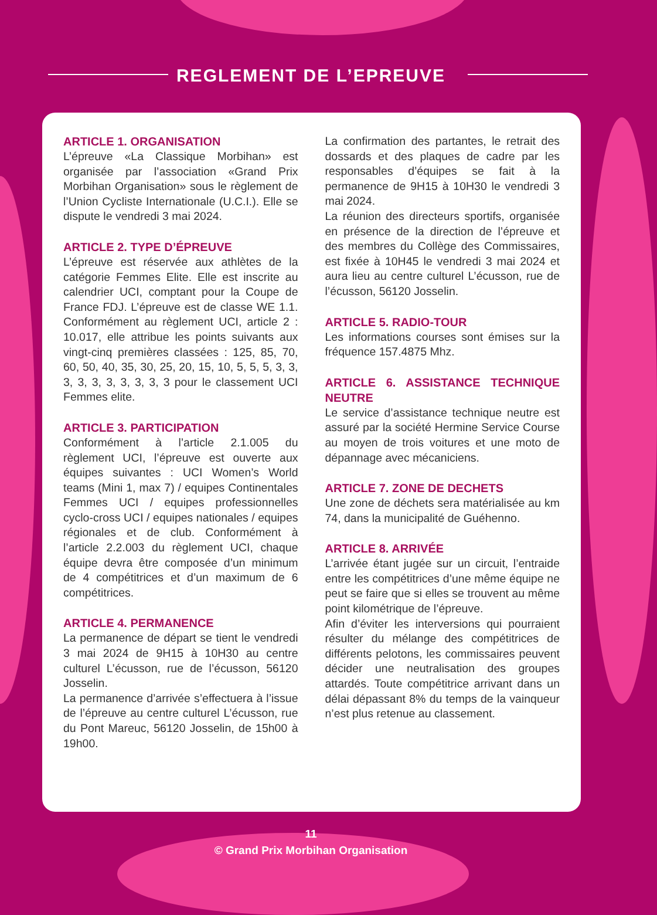REGLEMENT DE L’EPREUVE
ARTICLE 1. ORGANISATION
L’épreuve «La Classique Morbihan» est organisée par l’association «Grand Prix Morbihan Organisation» sous le règlement de l’Union Cycliste Internationale (U.C.I.). Elle se dispute le vendredi 3 mai 2024.
ARTICLE 2. TYPE D’ÉPREUVE
L’épreuve est réservée aux athlètes de la catégorie Femmes Elite. Elle est inscrite au calendrier UCI, comptant pour la Coupe de France FDJ. L’épreuve est de classe WE 1.1. Conformément au règlement UCI, article 2 : 10.017, elle attribue les points suivants aux vingt-cinq premières classées : 125, 85, 70, 60, 50, 40, 35, 30, 25, 20, 15, 10, 5, 5, 5, 3, 3, 3, 3, 3, 3, 3, 3, 3, 3 pour le classement UCI Femmes elite.
ARTICLE 3. PARTICIPATION
Conformément à l’article 2.1.005 du règlement UCI, l’épreuve est ouverte aux équipes suivantes : UCI Women’s World teams (Mini 1, max 7) / equipes Continentales Femmes UCI / equipes professionnelles cyclo-cross UCI / equipes nationales / equipes régionales et de club. Conformément à l’article 2.2.003 du règlement UCI, chaque équipe devra être composée d’un minimum de 4 compétitrices et d’un maximum de 6 compétitrices.
ARTICLE 4. PERMANENCE
La permanence de départ se tient le vendredi 3 mai 2024 de 9H15 à 10H30 au centre culturel L’écusson, rue de l’écusson, 56120 Josselin.
La permanence d’arrivée s’effectuera à l’issue de l’épreuve au centre culturel L’écusson, rue du Pont Mareuc, 56120 Josselin, de 15h00 à 19h00.
La confirmation des partantes, le retrait des dossards et des plaques de cadre par les responsables d’équipes se fait à la permanence de 9H15 à 10H30 le vendredi 3 mai 2024.
La réunion des directeurs sportifs, organisée en présence de la direction de l’épreuve et des membres du Collège des Commissaires, est fixée à 10H45 le vendredi 3 mai 2024 et aura lieu au centre culturel L’écusson, rue de l’écusson, 56120 Josselin.
ARTICLE 5. RADIO-TOUR
Les informations courses sont émises sur la fréquence 157.4875 Mhz.
ARTICLE 6. ASSISTANCE TECHNIQUE NEUTRE
Le service d’assistance technique neutre est assuré par la société Hermine Service Course au moyen de trois voitures et une moto de dépannage avec mécaniciens.
ARTICLE 7. ZONE DE DECHETS
Une zone de déchets sera matérialisée au km 74, dans la municipalité de Guéhenno.
ARTICLE 8. ARRIVÉE
L’arrivée étant jugée sur un circuit, l’entraide entre les compétitrices d’une même équipe ne peut se faire que si elles se trouvent au même point kilométrique de l’épreuve.
Afin d’éviter les interversions qui pourraient résulter du mélange des compétitrices de différents pelotons, les commissaires peuvent décider une neutralisation des groupes attardés. Toute compétitrice arrivant dans un délai dépassant 8% du temps de la vainqueur n’est plus retenue au classement.
11
© Grand Prix Morbihan Organisation